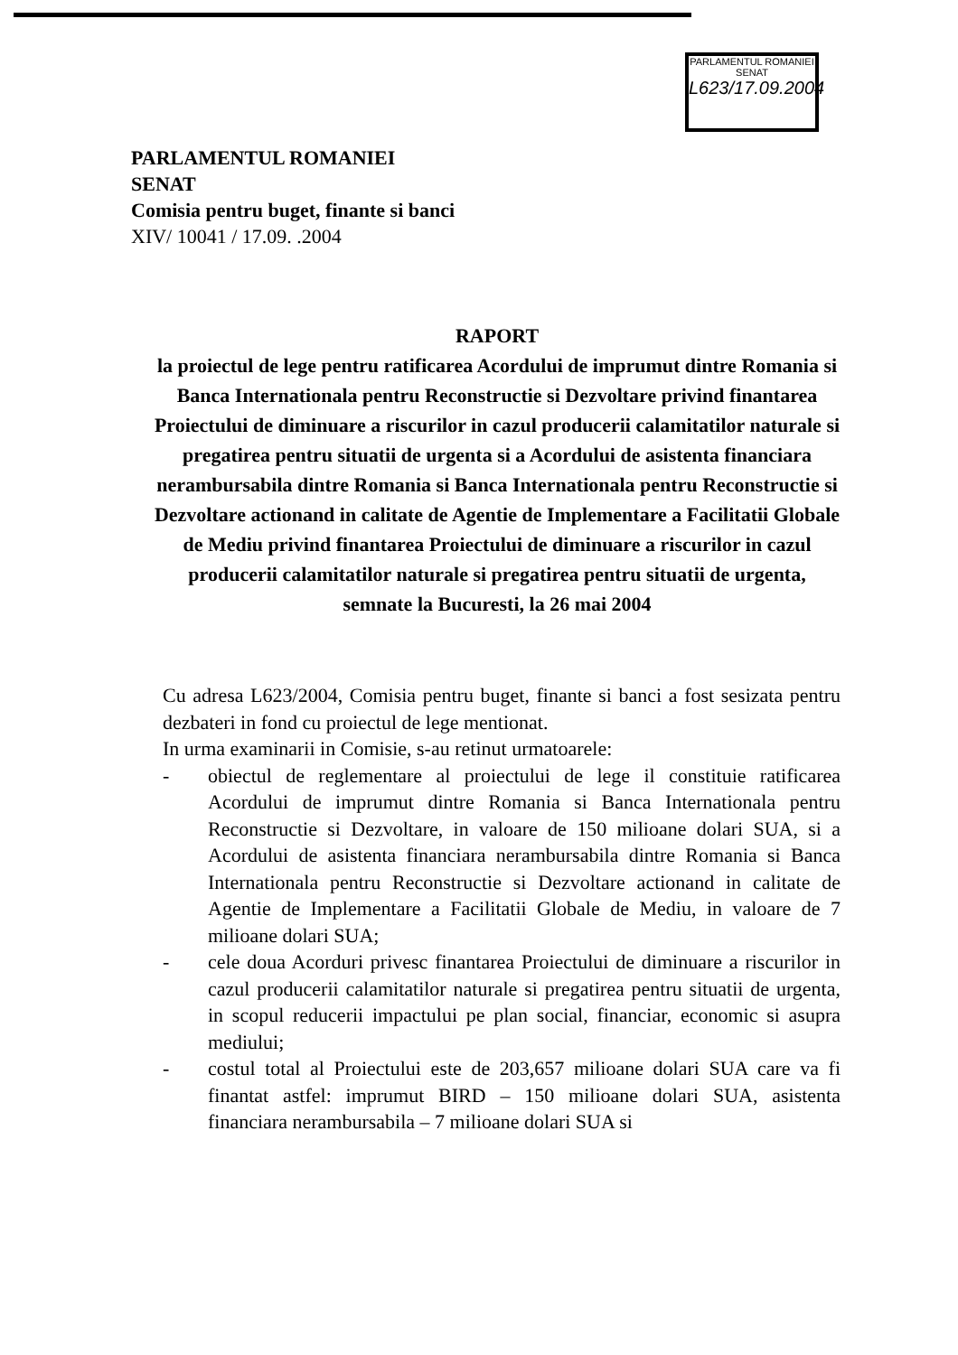PARLAMENTUL ROMANIEI
SENAT
L623/17.09.2004
PARLAMENTUL ROMANIEI
SENAT
Comisia pentru buget, finante si banci
XIV/ 10041 / 17.09. .2004
RAPORT
la proiectul de lege pentru ratificarea Acordului de imprumut dintre Romania si Banca Internationala pentru Reconstructie si Dezvoltare privind finantarea Proiectului de diminuare a riscurilor in cazul producerii calamitatilor naturale si pregatirea pentru situatii de urgenta si a Acordului de asistenta financiara nerambursabila dintre Romania si Banca Internationala pentru Reconstructie si Dezvoltare actionand in calitate de Agentie de Implementare a Facilitatii Globale de Mediu privind finantarea Proiectului de diminuare a riscurilor in cazul producerii calamitatilor naturale si pregatirea pentru situatii de urgenta, semnate la Bucuresti, la 26 mai 2004
Cu adresa L623/2004, Comisia pentru buget, finante si banci a fost sesizata pentru dezbateri in fond cu proiectul de lege mentionat.
In urma examinarii in Comisie, s-au retinut urmatoarele:
- obiectul de reglementare al proiectului de lege il constituie ratificarea Acordului de imprumut dintre Romania si Banca Internationala pentru Reconstructie si Dezvoltare, in valoare de 150 milioane dolari SUA, si a Acordului de asistenta financiara nerambursabila dintre Romania si Banca Internationala pentru Reconstructie si Dezvoltare actionand in calitate de Agentie de Implementare a Facilitatii Globale de Mediu, in valoare de 7 milioane dolari SUA;
- cele doua Acorduri privesc finantarea Proiectului de diminuare a riscurilor in cazul producerii calamitatilor naturale si pregatirea pentru situatii de urgenta, in scopul reducerii impactului pe plan social, financiar, economic si asupra mediului;
- costul total al Proiectului este de 203,657 milioane dolari SUA care va fi finantat astfel: imprumut BIRD – 150 milioane dolari SUA, asistenta financiara nerambursabila – 7 milioane dolari SUA si